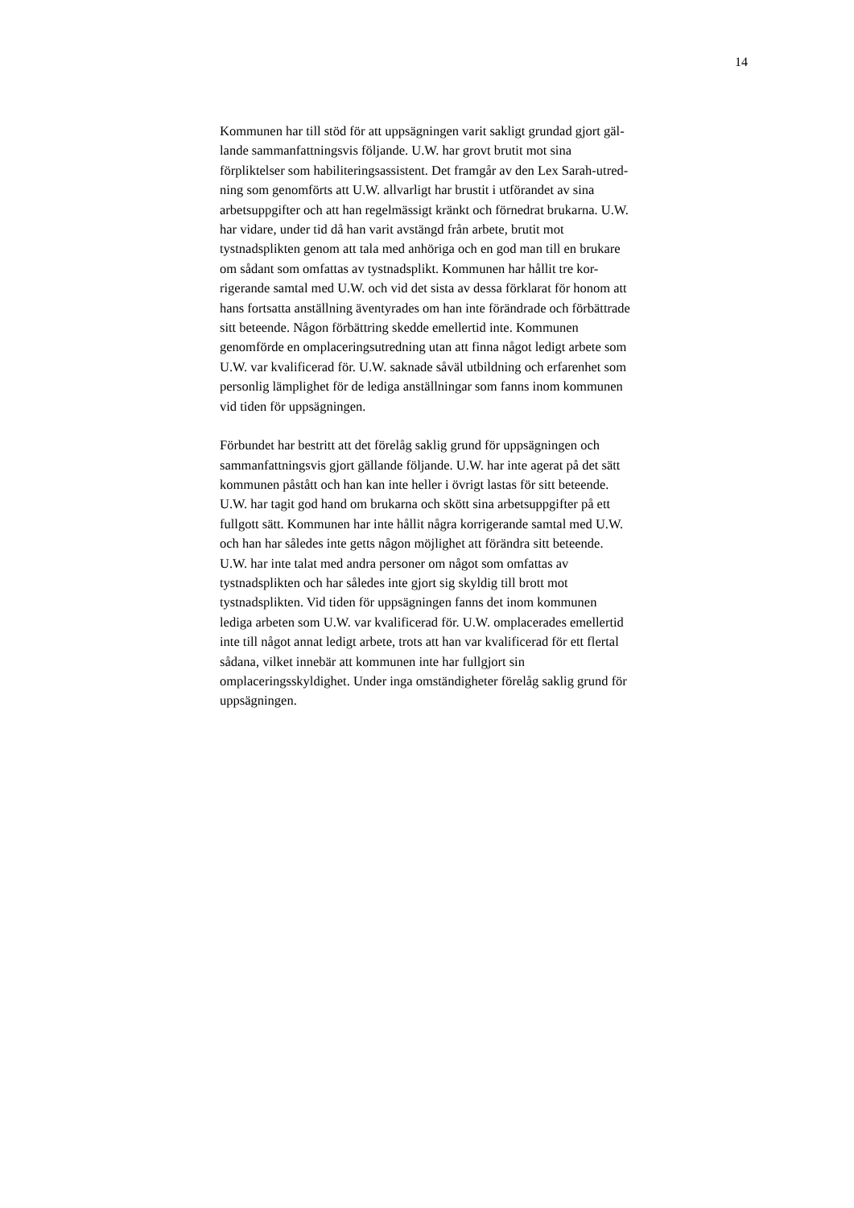14
Kommunen har till stöd för att uppsägningen varit sakligt grundad gjort gäl-
lande sammanfattningsvis följande. U.W. har grovt brutit mot sina
förpliktelser som habiliteringsassistent. Det framgår av den Lex Sarah-utred-
ning som genomförts att U.W. allvarligt har brustit i utförandet av sina
arbetsuppgifter och att han regelmässigt kränkt och förnedrat brukarna. U.W.
har vidare, under tid då han varit avstängd från arbete, brutit mot
tystnadsplikten genom att tala med anhöriga och en god man till en brukare
om sådant som omfattas av tystnadsplikt. Kommunen har hållit tre kor-
rigerande samtal med U.W. och vid det sista av dessa förklarat för honom att
hans fortsatta anställning äventyrades om han inte förändrade och förbättrade
sitt beteende. Någon förbättring skedde emellertid inte. Kommunen
genomförde en omplaceringsutredning utan att finna något ledigt arbete som
U.W. var kvalificerad för. U.W. saknade såväl utbildning och erfarenhet som
personlig lämplighet för de lediga anställningar som fanns inom kommunen
vid tiden för uppsägningen.
Förbundet har bestritt att det förelåg saklig grund för uppsägningen och
sammanfattningsvis gjort gällande följande. U.W. har inte agerat på det sätt
kommunen påstått och han kan inte heller i övrigt lastas för sitt beteende.
U.W. har tagit god hand om brukarna och skött sina arbetsuppgifter på ett
fullgott sätt. Kommunen har inte hållit några korrigerande samtal med U.W.
och han har således inte getts någon möjlighet att förändra sitt beteende.
U.W. har inte talat med andra personer om något som omfattas av
tystnadsplikten och har således inte gjort sig skyldig till brott mot
tystnadsplikten. Vid tiden för uppsägningen fanns det inom kommunen
lediga arbeten som U.W. var kvalificerad för. U.W. omplacerades emellertid
inte till något annat ledigt arbete, trots att han var kvalificerad för ett flertal
sådana, vilket innebär att kommunen inte har fullgjort sin
omplaceringsskyldighet. Under inga omständigheter förelåg saklig grund för
uppsägningen.